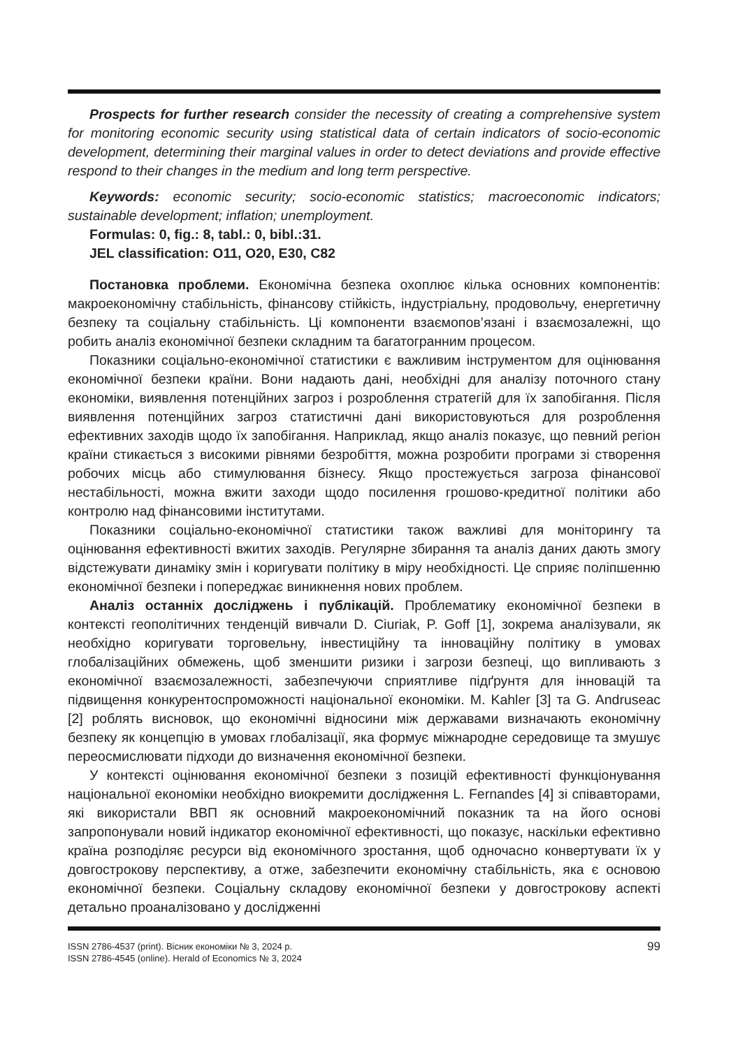Prospects for further research consider the necessity of creating a comprehensive system for monitoring economic security using statistical data of certain indicators of socio-economic development, determining their marginal values in order to detect deviations and provide effective respond to their changes in the medium and long term perspective.
Keywords: economic security; socio-economic statistics; macroeconomic indicators; sustainable development; inflation; unemployment.
Formulas: 0, fig.: 8, tabl.: 0, bibl.:31.
JEL classification: O11, O20, E30, C82
Постановка проблеми. Економічна безпека охоплює кілька основних компонентів: макроекономічну стабільність, фінансову стійкість, індустріальну, продовольчу, енергетичну безпеку та соціальну стабільність. Ці компоненти взаємопов’язані і взаємозалежні, що робить аналіз економічної безпеки складним та багатогранним процесом.
Показники соціально-економічної статистики є важливим інструментом для оцінювання економічної безпеки країни. Вони надають дані, необхідні для аналізу поточного стану економіки, виявлення потенційних загроз і розроблення стратегій для їх запобігання. Після виявлення потенційних загроз статистичні дані використовуються для розроблення ефективних заходів щодо їх запобігання. Наприклад, якщо аналіз показує, що певний регіон країни стикається з високими рівнями безробіття, можна розробити програми зі створення робочих місць або стимулювання бізнесу. Якщо простежується загроза фінансової нестабільності, можна вжити заходи щодо посилення грошово-кредитної політики або контролю над фінансовими інститутами.
Показники соціально-економічної статистики також важливі для моніторингу та оцінювання ефективності вжитих заходів. Регулярне збирання та аналіз даних дають змогу відстежувати динаміку змін і коригувати політику в міру необхідності. Це сприяє поліпшенню економічної безпеки і попереджає виникнення нових проблем.
Аналіз останніх досліджень і публікацій. Проблематику економічної безпеки в контексті геополітичних тенденцій вивчали D. Ciuriak, P. Goff [1], зокрема аналізували, як необхідно коригувати торговельну, інвестиційну та інноваційну політику в умовах глобалізаційних обмежень, щоб зменшити ризики і загрози безпеці, що випливають з економічної взаємозалежності, забезпечуючи сприятливе підґрунтя для інновацій та підвищення конкурентоспроможності національної економіки. M. Kahler [3] та G. Andruseac [2] роблять висновок, що економічні відносини між державами визначають економічну безпеку як концепцію в умовах глобалізації, яка формує міжнародне середовище та змушує переосмислювати підходи до визначення економічної безпеки.
У контексті оцінювання економічної безпеки з позицій ефективності функціонування національної економіки необхідно виокремити дослідження L. Fernandes [4] зі співавторами, які використали ВВП як основний макроекономічний показник та на його основі запропонували новий індикатор економічної ефективності, що показує, наскільки ефективно країна розподіляє ресурси від економічного зростання, щоб одночасно конвертувати їх у довгострокову перспективу, а отже, забезпечити економічну стабільність, яка є основою економічної безпеки. Соціальну складову економічної безпеки у довгострокову аспекті детально проаналізовано у дослідженні
ISSN 2786-4537 (print). Вісник економіки № 3, 2024 р.
ISSN 2786-4545 (online). Herald of Economics № 3, 2024
99